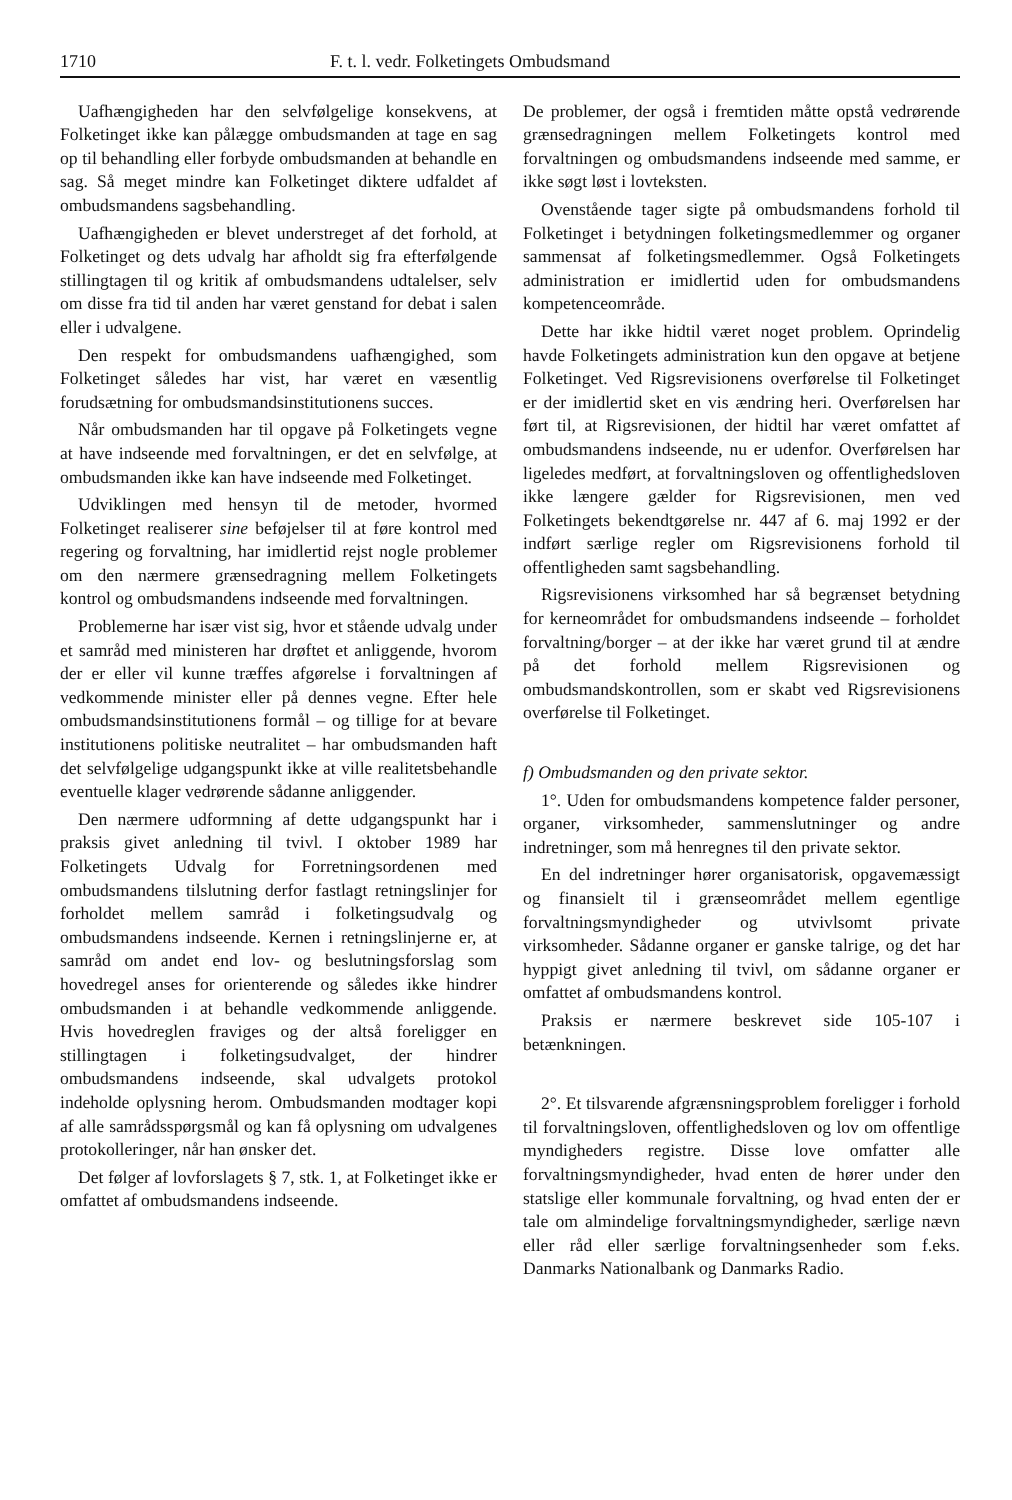1710 F. t. l. vedr. Folketingets Ombudsmand
Uafhængigheden har den selvfølgelige konsekvens, at Folketinget ikke kan pålægge ombudsmanden at tage en sag op til behandling eller forbyde ombudsmanden at behandle en sag. Så meget mindre kan Folketinget diktere udfaldet af ombudsmandens sagsbehandling.
Uafhængigheden er blevet understreget af det forhold, at Folketinget og dets udvalg har afholdt sig fra efterfølgende stillingtagen til og kritik af ombudsmandens udtalelser, selv om disse fra tid til anden har været genstand for debat i salen eller i udvalgene.
Den respekt for ombudsmandens uafhængighed, som Folketinget således har vist, har været en væsentlig forudsætning for ombudsmandsinstitutionens succes.
Når ombudsmanden har til opgave på Folketingets vegne at have indseende med forvaltningen, er det en selvfølge, at ombudsmanden ikke kan have indseende med Folketinget.
Udviklingen med hensyn til de metoder, hvormed Folketinget realiserer sine beføjelser til at føre kontrol med regering og forvaltning, har imidlertid rejst nogle problemer om den nærmere grænsedragning mellem Folketingets kontrol og ombudsmandens indseende med forvaltningen.
Problemerne har især vist sig, hvor et stående udvalg under et samråd med ministeren har drøftet et anliggende, hvorom der er eller vil kunne træffes afgørelse i forvaltningen af vedkommende minister eller på dennes vegne. Efter hele ombudsmandsinstitutionens formål – og tillige for at bevare institutionens politiske neutralitet – har ombudsmanden haft det selvfølgelige udgangspunkt ikke at ville realitetsbehandle eventuelle klager vedrørende sådanne anliggender.
Den nærmere udformning af dette udgangspunkt har i praksis givet anledning til tvivl. I oktober 1989 har Folketingets Udvalg for Forretningsordenen med ombudsmandens tilslutning derfor fastlagt retningslinjer for forholdet mellem samråd i folketingsudvalg og ombudsmandens indseende. Kernen i retningslinjerne er, at samråd om andet end lov- og beslutningsforslag som hovedregel anses for orienterende og således ikke hindrer ombudsmanden i at behandle vedkommende anliggende. Hvis hovedreglen fraviges og der altså foreligger en stillingtagen i folketingsudvalget, der hindrer ombudsmandens indseende, skal udvalgets protokol indeholde oplysning herom. Ombudsmanden modtager kopi af alle samrådsspørgsmål og kan få oplysning om udvalgenes protokolleringer, når han ønsker det.
Det følger af lovforslagets § 7, stk. 1, at Folketinget ikke er omfattet af ombudsmandens indseende.
De problemer, der også i fremtiden måtte opstå vedrørende grænsedragningen mellem Folketingets kontrol med forvaltningen og ombudsmandens indseende med samme, er ikke søgt løst i lovteksten.
Ovenstående tager sigte på ombudsmandens forhold til Folketinget i betydningen folketingsmedlemmer og organer sammensat af folketingsmedlemmer. Også Folketingets administration er imidlertid uden for ombudsmandens kompetenceområde.
Dette har ikke hidtil været noget problem. Oprindelig havde Folketingets administration kun den opgave at betjene Folketinget. Ved Rigsrevisionens overførelse til Folketinget er der imidlertid sket en vis ændring heri. Overførelsen har ført til, at Rigsrevisionen, der hidtil har været omfattet af ombudsmandens indseende, nu er udenfor. Overførelsen har ligeledes medført, at forvaltningsloven og offentlighedsloven ikke længere gælder for Rigsrevisionen, men ved Folketingets bekendtgørelse nr. 447 af 6. maj 1992 er der indført særlige regler om Rigsrevisionens forhold til offentligheden samt sagsbehandling.
Rigsrevisionens virksomhed har så begrænset betydning for kerneområdet for ombudsmandens indseende – forholdet forvaltning/borger – at der ikke har været grund til at ændre på det forhold mellem Rigsrevisionen og ombudsmandskontrollen, som er skabt ved Rigsrevisionens overførelse til Folketinget.
f) Ombudsmanden og den private sektor.
1°. Uden for ombudsmandens kompetence falder personer, organer, virksomheder, sammenslutninger og andre indretninger, som må henregnes til den private sektor.
En del indretninger hører organisatorisk, opgavemæssigt og finansielt til i grænseområdet mellem egentlige forvaltningsmyndigheder og utvivlsomt private virksomheder. Sådanne organer er ganske talrige, og det har hyppigt givet anledning til tvivl, om sådanne organer er omfattet af ombudsmandens kontrol.
Praksis er nærmere beskrevet side 105-107 i betænkningen.
2°. Et tilsvarende afgrænsningsproblem foreligger i forhold til forvaltningsloven, offentlighedsloven og lov om offentlige myndigheders registre. Disse love omfatter alle forvaltningsmyndigheder, hvad enten de hører under den statslige eller kommunale forvaltning, og hvad enten der er tale om almindelige forvaltningsmyndigheder, særlige nævn eller råd eller særlige forvaltningsenheder som f.eks. Danmarks Nationalbank og Danmarks Radio.